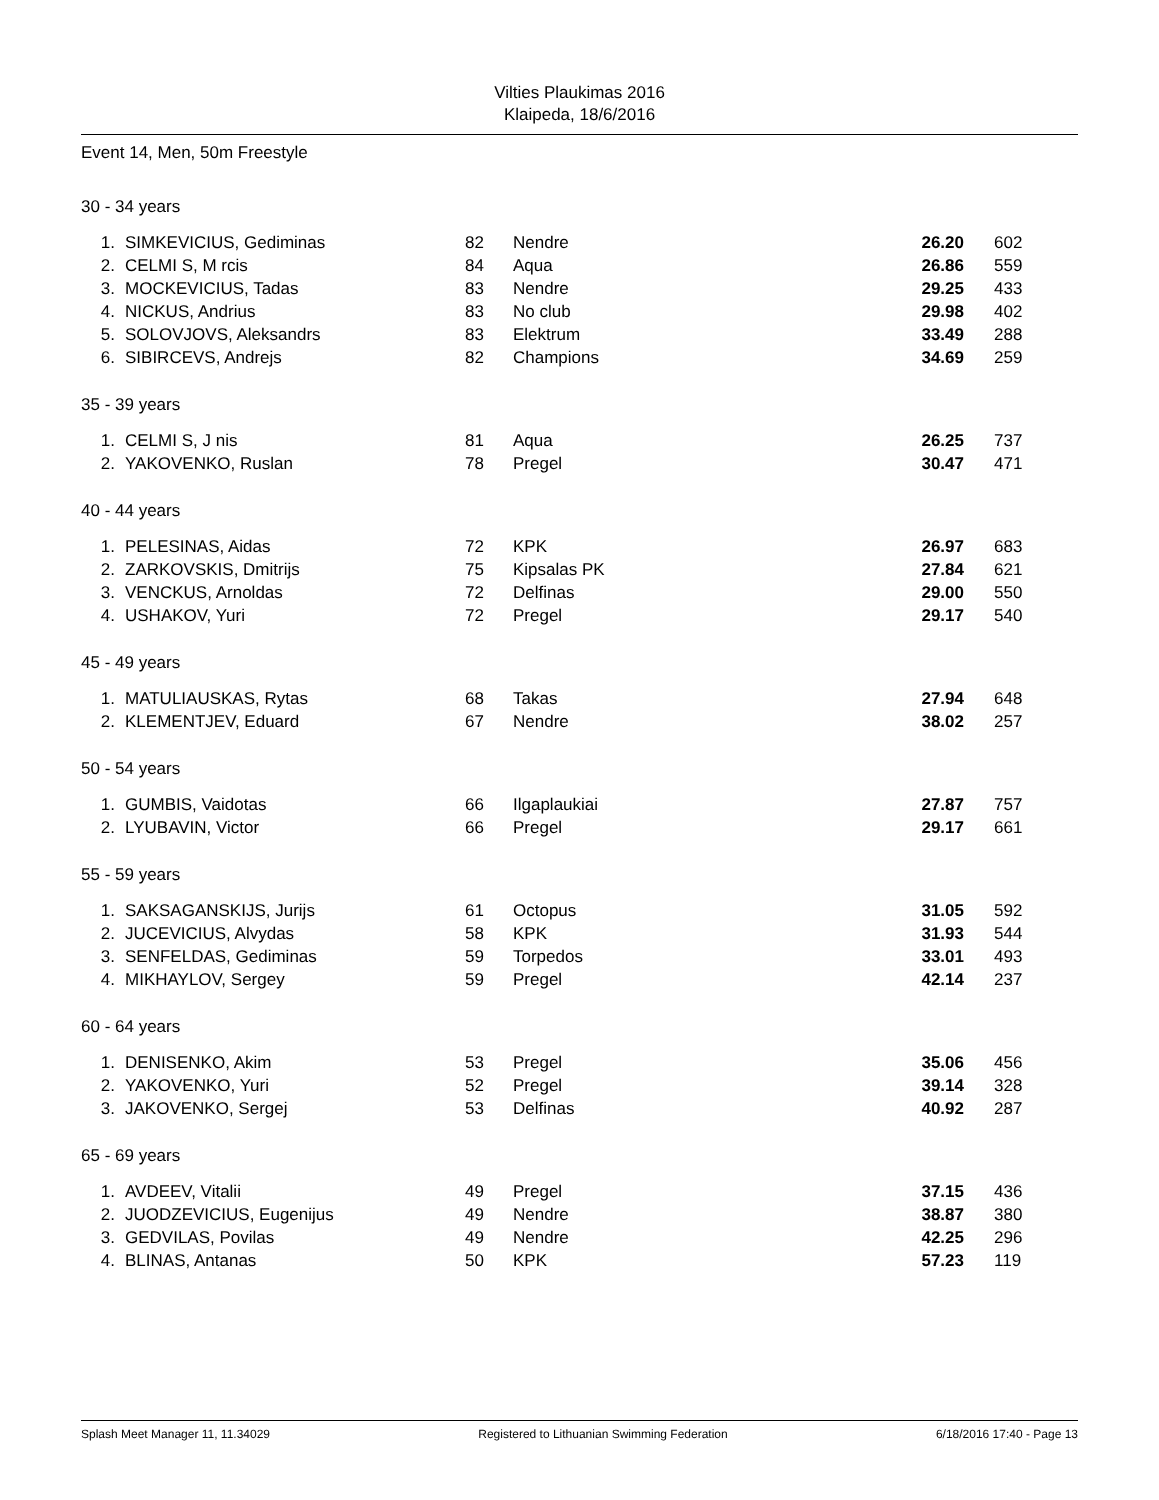Vilties Plaukimas 2016
Klaipeda, 18/6/2016
Event 14, Men, 50m Freestyle
30 - 34 years
| 1. | SIMKEVICIUS, Gediminas | 82 | Nendre | 26.20 | 602 |
| 2. | CELMI S, M rcis | 84 | Aqua | 26.86 | 559 |
| 3. | MOCKEVICIUS, Tadas | 83 | Nendre | 29.25 | 433 |
| 4. | NICKUS, Andrius | 83 | No club | 29.98 | 402 |
| 5. | SOLOVJOVS, Aleksandrs | 83 | Elektrum | 33.49 | 288 |
| 6. | SIBIRCEVS, Andrejs | 82 | Champions | 34.69 | 259 |
35 - 39 years
| 1. | CELMI S, J nis | 81 | Aqua | 26.25 | 737 |
| 2. | YAKOVENKO, Ruslan | 78 | Pregel | 30.47 | 471 |
40 - 44 years
| 1. | PELESINAS, Aidas | 72 | KPK | 26.97 | 683 |
| 2. | ZARKOVSKIS, Dmitrijs | 75 | Kipsalas PK | 27.84 | 621 |
| 3. | VENCKUS, Arnoldas | 72 | Delfinas | 29.00 | 550 |
| 4. | USHAKOV, Yuri | 72 | Pregel | 29.17 | 540 |
45 - 49 years
| 1. | MATULIAUSKAS, Rytas | 68 | Takas | 27.94 | 648 |
| 2. | KLEMENTJEV, Eduard | 67 | Nendre | 38.02 | 257 |
50 - 54 years
| 1. | GUMBIS, Vaidotas | 66 | Ilgaplaukiai | 27.87 | 757 |
| 2. | LYUBAVIN, Victor | 66 | Pregel | 29.17 | 661 |
55 - 59 years
| 1. | SAKSAGANSKIJS, Jurijs | 61 | Octopus | 31.05 | 592 |
| 2. | JUCEVICIUS, Alvydas | 58 | KPK | 31.93 | 544 |
| 3. | SENFELDAS, Gediminas | 59 | Torpedos | 33.01 | 493 |
| 4. | MIKHAYLOV, Sergey | 59 | Pregel | 42.14 | 237 |
60 - 64 years
| 1. | DENISENKO, Akim | 53 | Pregel | 35.06 | 456 |
| 2. | YAKOVENKO, Yuri | 52 | Pregel | 39.14 | 328 |
| 3. | JAKOVENKO, Sergej | 53 | Delfinas | 40.92 | 287 |
65 - 69 years
| 1. | AVDEEV, Vitalii | 49 | Pregel | 37.15 | 436 |
| 2. | JUODZEVICIUS, Eugenijus | 49 | Nendre | 38.87 | 380 |
| 3. | GEDVILAS, Povilas | 49 | Nendre | 42.25 | 296 |
| 4. | BLINAS, Antanas | 50 | KPK | 57.23 | 119 |
Splash Meet Manager 11, 11.34029 Registered to Lithuanian Swimming Federation 6/18/2016 17:40 - Page 13